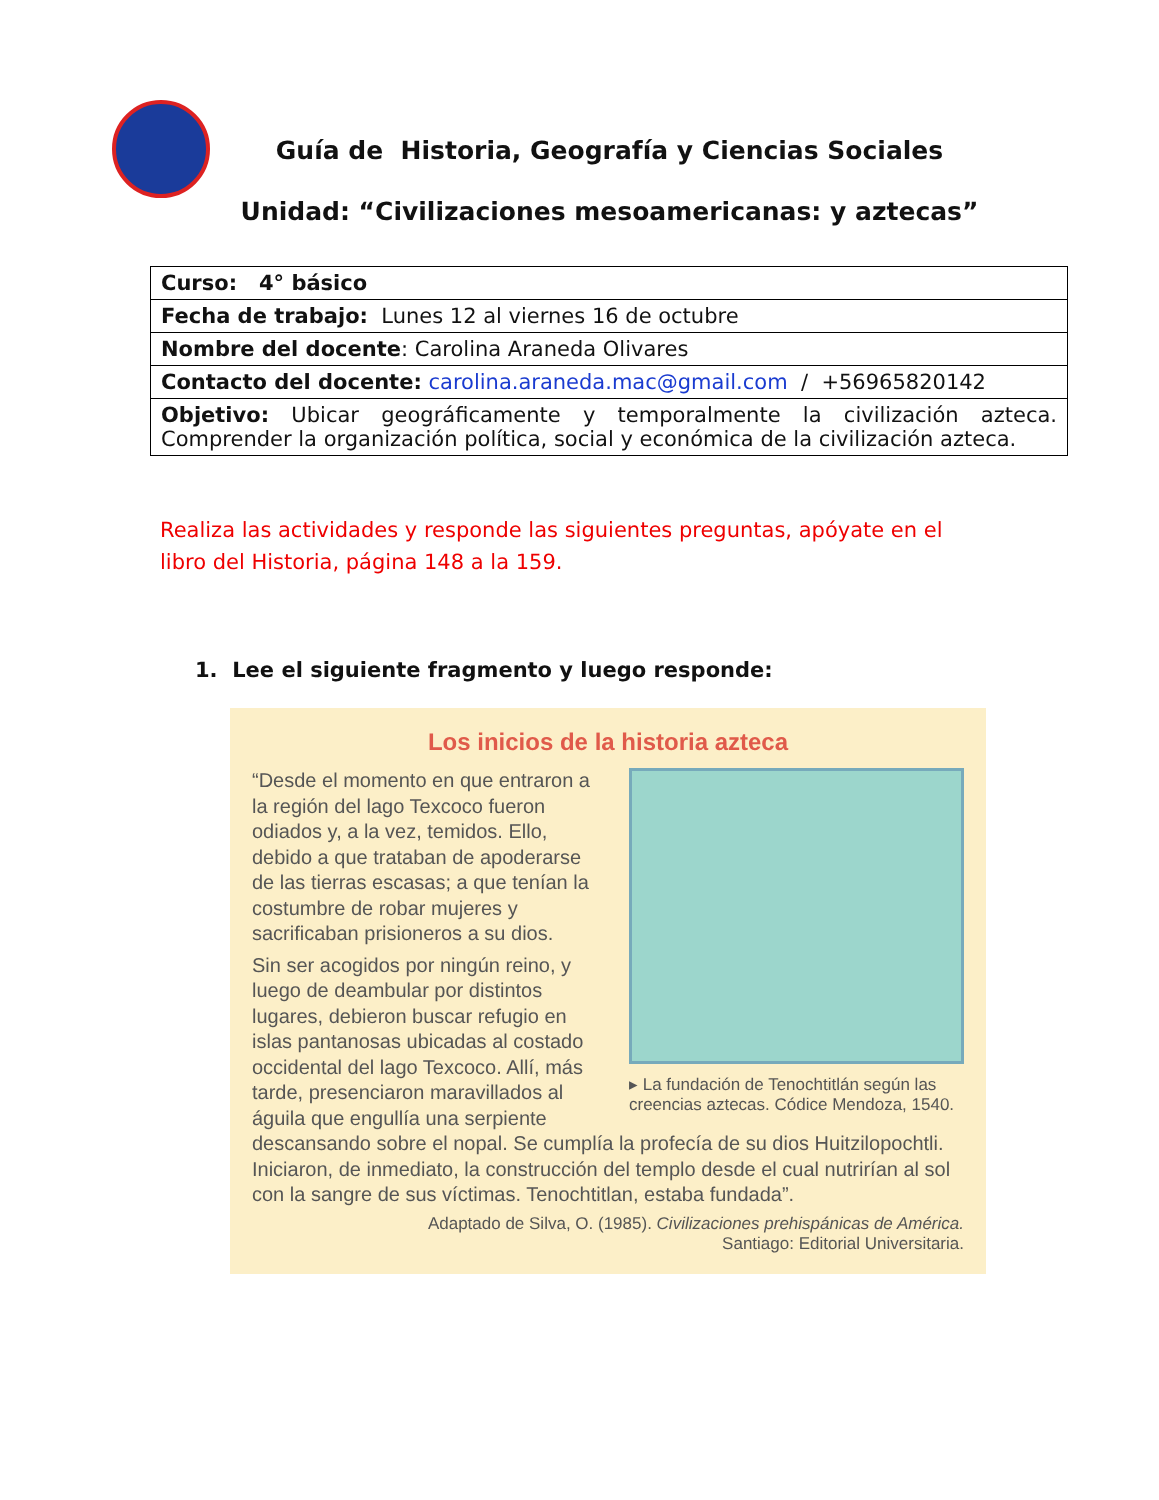Guía de Historia, Geografía y Ciencias Sociales
Unidad: “Civilizaciones mesoamericanas: y aztecas”
| Curso: 4° básico |
| Fecha de trabajo: Lunes 12 al viernes 16 de octubre |
| Nombre del docente : Carolina Araneda Olivares |
| Contacto del docente: carolina.araneda.mac@gmail.com / +56965820142 |
| Objetivo: Ubicar geográficamente y temporalmente la civilización azteca. Comprender la organización política, social y económica de la civilización azteca. |
Realiza las actividades y responde las siguientes preguntas, apóyate en el libro del Historia, página 148 a la 159.
1. Lee el siguiente fragmento y luego responde:
Los inicios de la historia azteca
▸ La fundación de Tenochtitlán según las creencias aztecas. Códice Mendoza, 1540.
“Desde el momento en que entraron a la región del lago Texcoco fueron odiados y, a la vez, temidos. Ello, debido a que trataban de apoderarse de las tierras escasas; a que tenían la costumbre de robar mujeres y sacrificaban prisioneros a su dios.
Sin ser acogidos por ningún reino, y luego de deambular por distintos lugares, debieron buscar refugio en islas pantanosas ubicadas al costado occidental del lago Texcoco. Allí, más tarde, presenciaron maravillados al águila que engullía una serpiente descansando sobre el nopal. Se cumplía la profecía de su dios Huitzilopochtli. Iniciaron, de inmediato, la construcción del templo desde el cual nutrirían al sol con la sangre de sus víctimas. Tenochtitlan, estaba fundada”.
Adaptado de Silva, O. (1985). Civilizaciones prehispánicas de América.
Santiago: Editorial Universitaria.